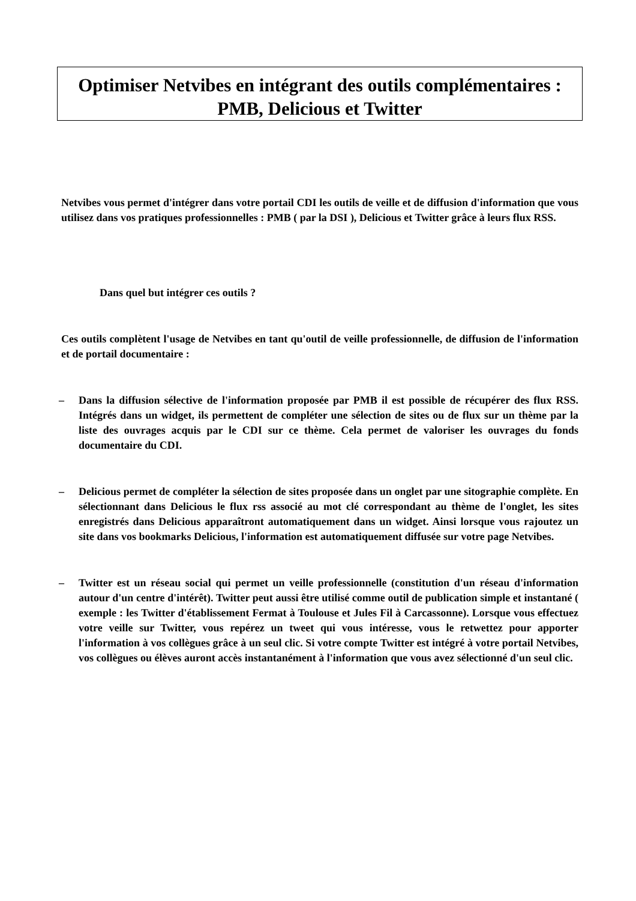Optimiser Netvibes en intégrant des outils complémentaires :
PMB, Delicious et Twitter
Netvibes vous permet d'intégrer dans votre portail CDI les outils de veille et de diffusion d'information que vous utilisez dans vos pratiques professionnelles : PMB ( par la DSI ), Delicious et Twitter grâce à leurs flux RSS.
Dans quel but intégrer ces outils ?
Ces outils complètent l'usage de Netvibes en tant qu'outil de veille professionnelle, de diffusion de l'information et de portail documentaire :
– Dans la diffusion sélective de l'information proposée par PMB il est possible de récupérer des flux RSS. Intégrés dans un widget, ils permettent de compléter une sélection de sites ou de flux sur un thème par la liste des ouvrages acquis par le CDI sur ce thème. Cela permet de valoriser les ouvrages du fonds documentaire du CDI.
– Delicious permet de compléter la sélection de sites proposée dans un onglet par une sitographie complète. En sélectionnant dans Delicious le flux rss associé au mot clé correspondant au thème de l'onglet, les sites enregistrés dans Delicious apparaîtront automatiquement dans un widget. Ainsi lorsque vous rajoutez un site dans vos bookmarks Delicious, l'information est automatiquement diffusée sur votre page Netvibes.
– Twitter est un réseau social qui permet un veille professionnelle (constitution d'un réseau d'information autour d'un centre d'intérêt). Twitter peut aussi être utilisé comme outil de publication simple et instantané ( exemple : les Twitter d'établissement Fermat à Toulouse et Jules Fil à Carcassonne). Lorsque vous effectuez votre veille sur Twitter, vous repérez un tweet qui vous intéresse, vous le retwettez pour apporter l'information à vos collègues grâce à un seul clic. Si votre compte Twitter est intégré à votre portail Netvibes, vos collègues ou élèves auront accès instantanément à l'information que vous avez sélectionné d'un seul clic.